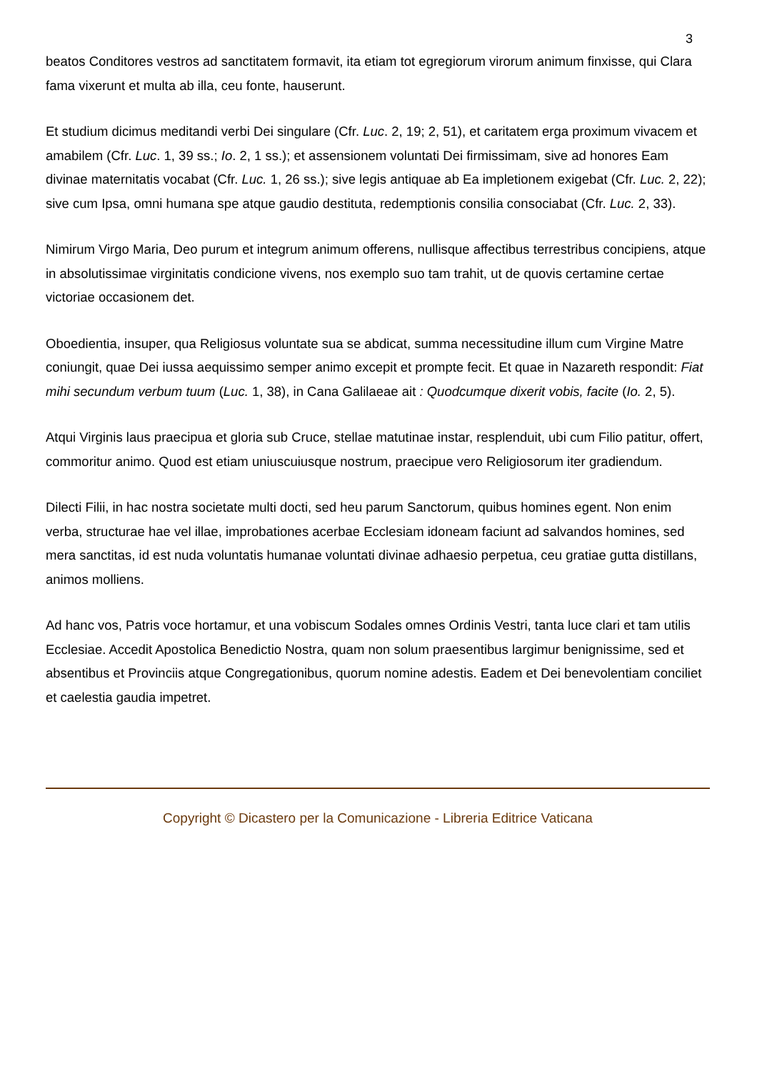3
beatos Conditores vestros ad sanctitatem formavit, ita etiam tot egregiorum virorum animum finxisse, qui Clara fama vixerunt et multa ab illa, ceu fonte, hauserunt.
Et studium dicimus meditandi verbi Dei singulare (Cfr. Luc. 2, 19; 2, 51), et caritatem erga proximum vivacem et amabilem (Cfr. Luc. 1, 39 ss.; Io. 2, 1 ss.); et assensionem voluntati Dei firmissimam, sive ad honores Eam divinae maternitatis vocabat (Cfr. Luc. 1, 26 ss.); sive legis antiquae ab Ea impletionem exigebat (Cfr. Luc. 2, 22); sive cum Ipsa, omni humana spe atque gaudio destituta, redemptionis consilia consociabat (Cfr. Luc. 2, 33).
Nimirum Virgo Maria, Deo purum et integrum animum offerens, nullisque affectibus terrestribus concipiens, atque in absolutissimae virginitatis condicione vivens, nos exemplo suo tam trahit, ut de quovis certamine certae victoriae occasionem det.
Oboedientia, insuper, qua Religiosus voluntate sua se abdicat, summa necessitudine illum cum Virgine Matre coniungit, quae Dei iussa aequissimo semper animo excepit et prompte fecit. Et quae in Nazareth respondit: Fiat mihi secundum verbum tuum (Luc. 1, 38), in Cana Galilaeae ait : Quodcumque dixerit vobis, facite (Io. 2, 5).
Atqui Virginis laus praecipua et gloria sub Cruce, stellae matutinae instar, resplenduit, ubi cum Filio patitur, offert, commoritur animo. Quod est etiam uniuscuiusque nostrum, praecipue vero Religiosorum iter gradiendum.
Dilecti Filii, in hac nostra societate multi docti, sed heu parum Sanctorum, quibus homines egent. Non enim verba, structurae hae vel illae, improbationes acerbae Ecclesiam idoneam faciunt ad salvandos homines, sed mera sanctitas, id est nuda voluntatis humanae voluntati divinae adhaesio perpetua, ceu gratiae gutta distillans, animos molliens.
Ad hanc vos, Patris voce hortamur, et una vobiscum Sodales omnes Ordinis Vestri, tanta luce clari et tam utilis Ecclesiae. Accedit Apostolica Benedictio Nostra, quam non solum praesentibus largimur benignissime, sed et absentibus et Provinciis atque Congregationibus, quorum nomine adestis. Eadem et Dei benevolentiam conciliet et caelestia gaudia impetret.
Copyright © Dicastero per la Comunicazione - Libreria Editrice Vaticana